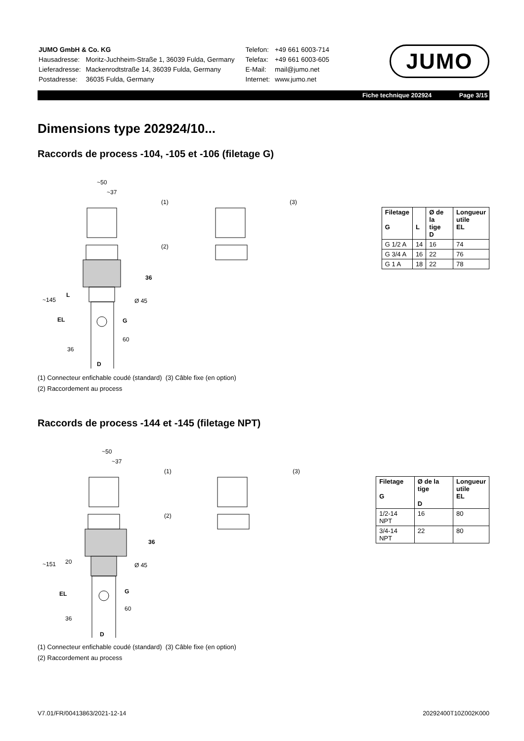| JUMO GmbH & Co. KG | |
| Hausadresse: | Moritz-Juchheim-Straße 1, 36039 Fulda, Germany |
| Lieferadresse: | Mackenrodtstraße 14, 36039 Fulda, Germany |
| Postadresse: | 36035 Fulda, Germany |
| Telefon: | +49 661 6003-714 |
| Telefax: | +49 661 6003-605 |
| E-Mail: | mail@jumo.net |
| Internet: | www.jumo.net |
JUMO
Fiche technique 202924 Page 3/15
Dimensions type 202924/10...
Raccords de process -104, -105 et -106 (filetage G)
~50
~37
(1)
(2)
(3)
36
Ø 45
G
D
~145
EL
L
36
60
| Filetage G | L | Ø de la tige D | Longueur utile EL |
| --- | --- | --- | --- |
| G 1/2 A | 14 | 16 | 74 |
| G 3/4 A | 16 | 22 | 76 |
| G 1 A | 18 | 22 | 78 |
(1) Connecteur enfichable coudé (standard) (3) Câble fixe (en option)
(2) Raccordement au process
Raccords de process -144 et -145 (filetage NPT)
~50
~37
(1)
(2)
(3)
36
Ø 45
G
D
~151
EL
20
36
60
| Filetage G | Ø de la tige D | Longueur utile EL |
| --- | --- | --- |
| 1/2-14 NPT | 16 | 80 |
| 3/4-14 NPT | 22 | 80 |
(1) Connecteur enfichable coudé (standard) (3) Câble fixe (en option)
(2) Raccordement au process
V7.01/FR/00413863/2021-12-14 20292400T10Z002K000